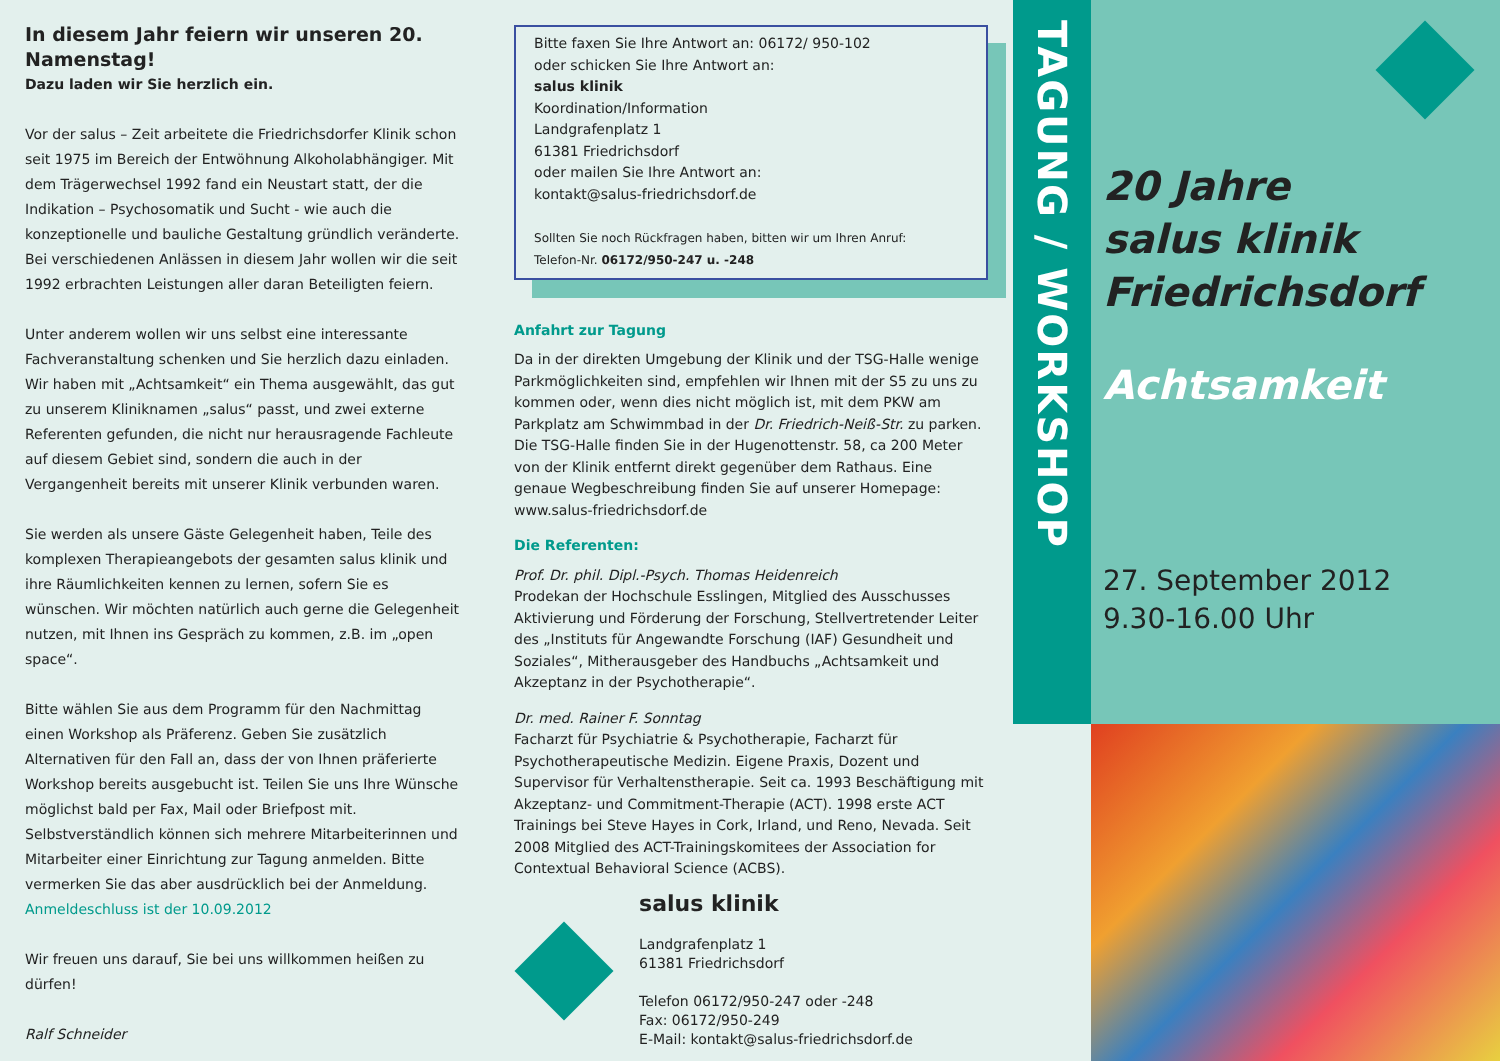In diesem Jahr feiern wir unseren 20. Namenstag!
Dazu laden wir Sie herzlich ein.
Vor der salus – Zeit arbeitete die Friedrichsdorfer Klinik schon seit 1975 im Bereich der Entwöhnung Alkoholabhängiger. Mit dem Trägerwechsel 1992 fand ein Neustart statt, der die Indikation – Psychosomatik und Sucht - wie auch die konzeptionelle und bauliche Gestaltung gründlich veränderte. Bei verschiedenen Anlässen in diesem Jahr wollen wir die seit 1992 erbrachten Leistungen aller daran Beteiligten feiern.
Unter anderem wollen wir uns selbst eine interessante Fachveranstaltung schenken und Sie herzlich dazu einladen. Wir haben mit „Achtsamkeit“ ein Thema ausgewählt, das gut zu unserem Kliniknamen „salus“ passt, und zwei externe Referenten gefunden, die nicht nur herausragende Fachleute auf diesem Gebiet sind, sondern die auch in der Vergangenheit bereits mit unserer Klinik verbunden waren.
Sie werden als unsere Gäste Gelegenheit haben, Teile des komplexen Therapieangebots der gesamten salus klinik und ihre Räumlichkeiten kennen zu lernen, sofern Sie es wünschen. Wir möchten natürlich auch gerne die Gelegenheit nutzen, mit Ihnen ins Gespräch zu kommen, z.B. im „open space“.
Bitte wählen Sie aus dem Programm für den Nachmittag einen Workshop als Präferenz. Geben Sie zusätzlich Alternativen für den Fall an, dass der von Ihnen präferierte Workshop bereits ausgebucht ist. Teilen Sie uns Ihre Wünsche möglichst bald per Fax, Mail oder Briefpost mit. Selbstverständlich können sich mehrere Mitarbeiterinnen und Mitarbeiter einer Einrichtung zur Tagung anmelden. Bitte vermerken Sie das aber ausdrücklich bei der Anmeldung. Anmeldeschluss ist der 10.09.2012
Wir freuen uns darauf, Sie bei uns willkommen heißen zu dürfen!
Ralf Schneider
Bitte faxen Sie Ihre Antwort an: 06172/ 950-102
oder schicken Sie Ihre Antwort an:
salus klinik
Koordination/Information
Landgrafenplatz 1
61381 Friedrichsdorf
oder mailen Sie Ihre Antwort an:
kontakt@salus-friedrichsdorf.de
Sollten Sie noch Rückfragen haben, bitten wir um Ihren Anruf:
Telefon-Nr. 06172/950-247 u. -248
Anfahrt zur Tagung
Da in der direkten Umgebung der Klinik und der TSG-Halle wenige Parkmöglichkeiten sind, empfehlen wir Ihnen mit der S5 zu uns zu kommen oder, wenn dies nicht möglich ist, mit dem PKW am Parkplatz am Schwimmbad in der Dr. Friedrich-Neiß-Str. zu parken. Die TSG-Halle finden Sie in der Hugenottenstr. 58, ca 200 Meter von der Klinik entfernt direkt gegenüber dem Rathaus. Eine genaue Wegbeschreibung finden Sie auf unserer Homepage: www.salus-friedrichsdorf.de
Die Referenten:
Prof. Dr. phil. Dipl.-Psych. Thomas Heidenreich
Prodekan der Hochschule Esslingen, Mitglied des Ausschusses Aktivierung und Förderung der Forschung, Stellvertretender Leiter des „Instituts für Angewandte Forschung (IAF) Gesundheit und Soziales“, Mitherausgeber des Handbuchs „Achtsamkeit und Akzeptanz in der Psychotherapie“.
Dr. med. Rainer F. Sonntag
Facharzt für Psychiatrie & Psychotherapie, Facharzt für Psychotherapeutische Medizin. Eigene Praxis, Dozent und Supervisor für Verhaltenstherapie. Seit ca. 1993 Beschäftigung mit Akzeptanz- und Commitment-Therapie (ACT). 1998 erste ACT Trainings bei Steve Hayes in Cork, Irland, und Reno, Nevada. Seit 2008 Mitglied des ACT-Trainingskomitees der Association for Contextual Behavioral Science (ACBS).
salus klinik
Landgrafenplatz 1
61381 Friedrichsdorf
Telefon 06172/950-247 oder -248
Fax: 06172/950-249
E-Mail: kontakt@salus-friedrichsdorf.de
TAGUNG / WORKSHOP
20 Jahre
salus klinik
Friedrichsdorf
Achtsamkeit
27. September 2012
9.30-16.00 Uhr